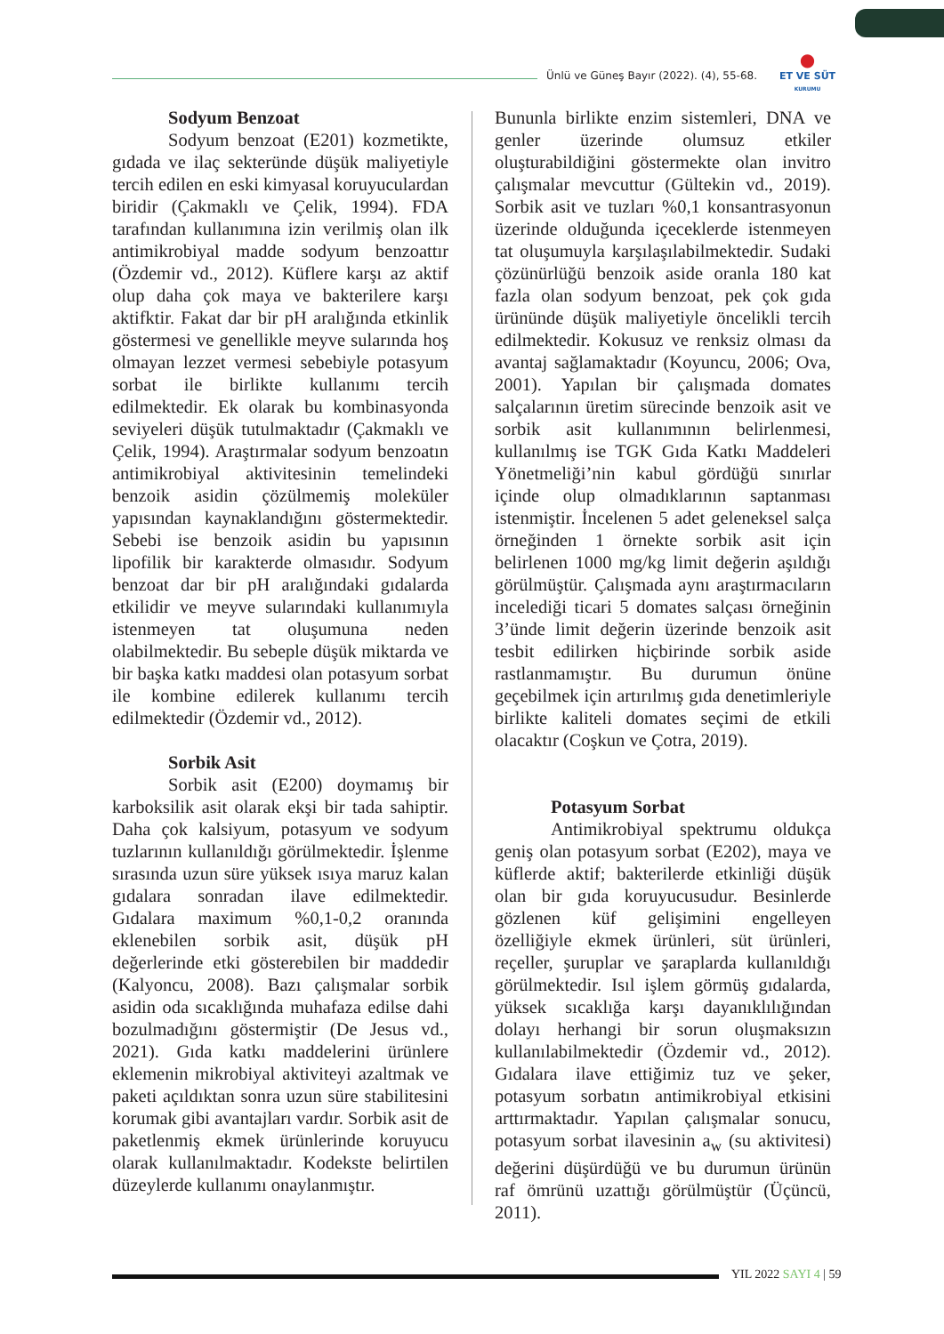Ünlü ve Güneş Bayır (2022). (4), 55-68.
●
ET VE SÜT
KURUMU
Sodyum Benzoat
Sodyum benzoat (E201) kozmetikte, gıdada ve ilaç sekteründe düşük maliyetiyle tercih edilen en eski kimyasal koruyuculardan biridir (Çakmaklı ve Çelik, 1994). FDA tarafından kullanımına izin verilmiş olan ilk antimikrobiyal madde sodyum benzoattır (Özdemir vd., 2012). Küflere karşı az aktif olup daha çok maya ve bakterilere karşı aktifktir. Fakat dar bir pH aralığında etkinlik göstermesi ve genellikle meyve sularında hoş olmayan lezzet vermesi sebebiyle potasyum sorbat ile birlikte kullanımı tercih edilmektedir. Ek olarak bu kombinasyonda seviyeleri düşük tutulmaktadır (Çakmaklı ve Çelik, 1994). Araştırmalar sodyum benzoatın antimikrobiyal aktivitesinin temelindeki benzoik asidin çözülmemiş moleküler yapısından kaynaklandığını göstermektedir. Sebebi ise benzoik asidin bu yapısının lipofilik bir karakterde olmasıdır. Sodyum benzoat dar bir pH aralığındaki gıdalarda etkilidir ve meyve sularındaki kullanımıyla istenmeyen tat oluşumuna neden olabilmektedir. Bu sebeple düşük miktarda ve bir başka katkı maddesi olan potasyum sorbat ile kombine edilerek kullanımı tercih edilmektedir (Özdemir vd., 2012).
Sorbik Asit
Sorbik asit (E200) doymamış bir karboksilik asit olarak ekşi bir tada sahiptir. Daha çok kalsiyum, potasyum ve sodyum tuzlarının kullanıldığı görülmektedir. İşlenme sırasında uzun süre yüksek ısıya maruz kalan gıdalara sonradan ilave edilmektedir. Gıdalara maximum %0,1-0,2 oranında eklenebilen sorbik asit, düşük pH değerlerinde etki gösterebilen bir maddedir (Kalyoncu, 2008). Bazı çalışmalar sorbik asidin oda sıcaklığında muhafaza edilse dahi bozulmadığını göstermiştir (De Jesus vd., 2021). Gıda katkı maddelerini ürünlere eklemenin mikrobiyal aktiviteyi azaltmak ve paketi açıldıktan sonra uzun süre stabilitesini korumak gibi avantajları vardır. Sorbik asit de paketlenmiş ekmek ürünlerinde koruyucu olarak kullanılmaktadır. Kodekste belirtilen düzeylerde kullanımı onaylanmıştır.
Bununla birlikte enzim sistemleri, DNA ve genler üzerinde olumsuz etkiler oluşturabildiğini göstermekte olan invitro çalışmalar mevcuttur (Gültekin vd., 2019). Sorbik asit ve tuzları %0,1 konsantrasyonun üzerinde olduğunda içeceklerde istenmeyen tat oluşumuyla karşılaşılabilmektedir. Sudaki çözünürlüğü benzoik aside oranla 180 kat fazla olan sodyum benzoat, pek çok gıda ürününde düşük maliyetiyle öncelikli tercih edilmektedir. Kokusuz ve renksiz olması da avantaj sağlamaktadır (Koyuncu, 2006; Ova, 2001). Yapılan bir çalışmada domates salçalarının üretim sürecinde benzoik asit ve sorbik asit kullanımının belirlenmesi, kullanılmış ise TGK Gıda Katkı Maddeleri Yönetmeliği’nin kabul gördüğü sınırlar içinde olup olmadıklarının saptanması istenmiştir. İncelenen 5 adet geleneksel salça örneğinden 1 örnekte sorbik asit için belirlenen 1000 mg/kg limit değerin aşıldığı görülmüştür. Çalışmada aynı araştırmacıların incelediği ticari 5 domates salçası örneğinin 3’ünde limit değerin üzerinde benzoik asit tesbit edilirken hiçbirinde sorbik aside rastlanmamıştır. Bu durumun önüne geçebilmek için artırılmış gıda denetimleriyle birlikte kaliteli domates seçimi de etkili olacaktır (Coşkun ve Çotra, 2019).
Potasyum Sorbat
Antimikrobiyal spektrumu oldukça geniş olan potasyum sorbat (E202), maya ve küflerde aktif; bakterilerde etkinliği düşük olan bir gıda koruyucusudur. Besinlerde gözlenen küf gelişimini engelleyen özelliğiyle ekmek ürünleri, süt ürünleri, reçeller, şuruplar ve şaraplarda kullanıldığı görülmektedir. Isıl işlem görmüş gıdalarda, yüksek sıcaklığa karşı dayanıklılığından dolayı herhangi bir sorun oluşmaksızın kullanılabilmektedir (Özdemir vd., 2012). Gıdalara ilave ettiğimiz tuz ve şeker, potasyum sorbatın antimikrobiyal etkisini arttırmaktadır. Yapılan çalışmalar sonucu, potasyum sorbat ilavesinin a<sub>w</sub> (su aktivitesi) değerini düşürdüğü ve bu durumun ürünün raf ömrünü uzattığı görülmüştür (Üçüncü, 2011).
YIL 2022 SAYI 4 | 59